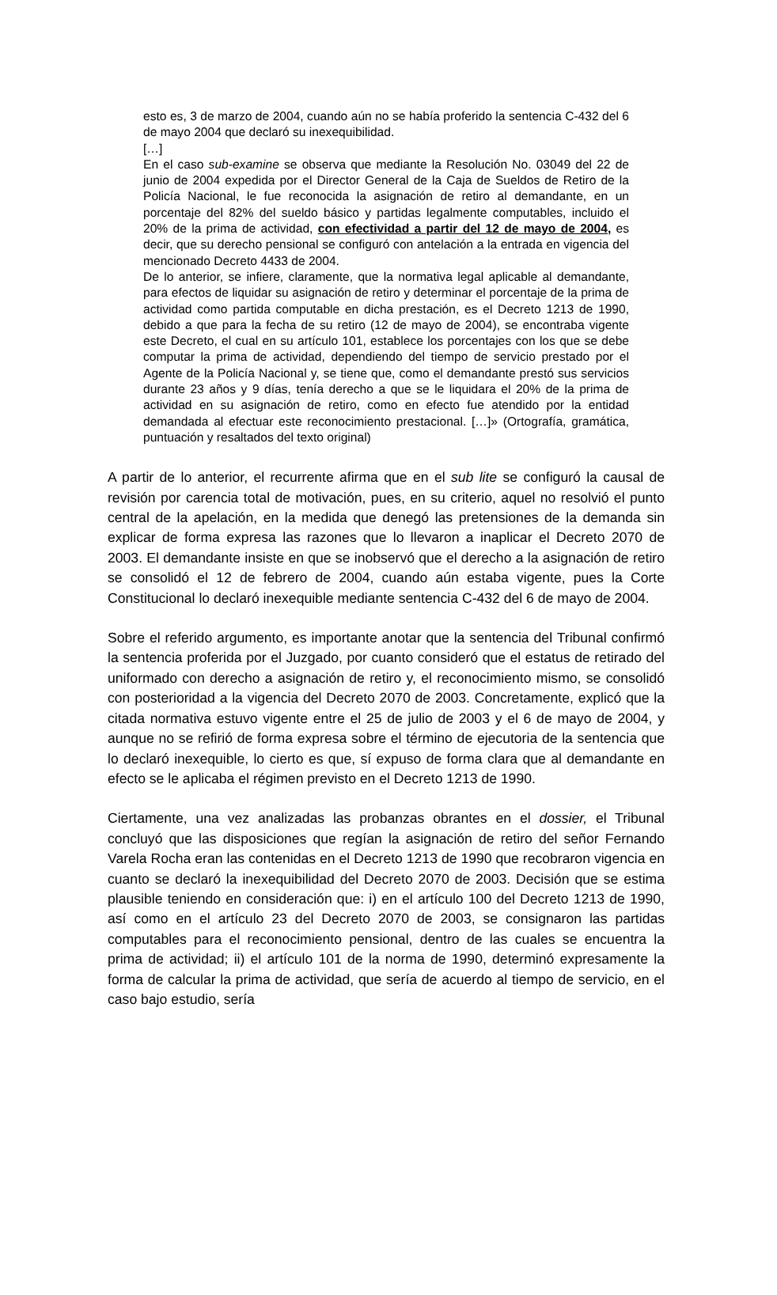esto es, 3 de marzo de 2004, cuando aún no se había proferido la sentencia C-432 del 6 de mayo 2004 que declaró su inexequibilidad.
[…]
En el caso sub-examine se observa que mediante la Resolución No. 03049 del 22 de junio de 2004 expedida por el Director General de la Caja de Sueldos de Retiro de la Policía Nacional, le fue reconocida la asignación de retiro al demandante, en un porcentaje del 82% del sueldo básico y partidas legalmente computables, incluido el 20% de la prima de actividad, con efectividad a partir del 12 de mayo de 2004, es decir, que su derecho pensional se configuró con antelación a la entrada en vigencia del mencionado Decreto 4433 de 2004.
De lo anterior, se infiere, claramente, que la normativa legal aplicable al demandante, para efectos de liquidar su asignación de retiro y determinar el porcentaje de la prima de actividad como partida computable en dicha prestación, es el Decreto 1213 de 1990, debido a que para la fecha de su retiro (12 de mayo de 2004), se encontraba vigente este Decreto, el cual en su artículo 101, establece los porcentajes con los que se debe computar la prima de actividad, dependiendo del tiempo de servicio prestado por el Agente de la Policía Nacional y, se tiene que, como el demandante prestó sus servicios durante 23 años y 9 días, tenía derecho a que se le liquidara el 20% de la prima de actividad en su asignación de retiro, como en efecto fue atendido por la entidad demandada al efectuar este reconocimiento prestacional. […]» (Ortografía, gramática, puntuación y resaltados del texto original)
A partir de lo anterior, el recurrente afirma que en el sub lite se configuró la causal de revisión por carencia total de motivación, pues, en su criterio, aquel no resolvió el punto central de la apelación, en la medida que denegó las pretensiones de la demanda sin explicar de forma expresa las razones que lo llevaron a inaplicar el Decreto 2070 de 2003. El demandante insiste en que se inobservó que el derecho a la asignación de retiro se consolidó el 12 de febrero de 2004, cuando aún estaba vigente, pues la Corte Constitucional lo declaró inexequible mediante sentencia C-432 del 6 de mayo de 2004.
Sobre el referido argumento, es importante anotar que la sentencia del Tribunal confirmó la sentencia proferida por el Juzgado, por cuanto consideró que el estatus de retirado del uniformado con derecho a asignación de retiro y, el reconocimiento mismo, se consolidó con posterioridad a la vigencia del Decreto 2070 de 2003. Concretamente, explicó que la citada normativa estuvo vigente entre el 25 de julio de 2003 y el 6 de mayo de 2004, y aunque no se refirió de forma expresa sobre el término de ejecutoria de la sentencia que lo declaró inexequible, lo cierto es que, sí expuso de forma clara que al demandante en efecto se le aplicaba el régimen previsto en el Decreto 1213 de 1990.
Ciertamente, una vez analizadas las probanzas obrantes en el dossier, el Tribunal concluyó que las disposiciones que regían la asignación de retiro del señor Fernando Varela Rocha eran las contenidas en el Decreto 1213 de 1990 que recobraron vigencia en cuanto se declaró la inexequibilidad del Decreto 2070 de 2003. Decisión que se estima plausible teniendo en consideración que: i) en el artículo 100 del Decreto 1213 de 1990, así como en el artículo 23 del Decreto 2070 de 2003, se consignaron las partidas computables para el reconocimiento pensional, dentro de las cuales se encuentra la prima de actividad; ii) el artículo 101 de la norma de 1990, determinó expresamente la forma de calcular la prima de actividad, que sería de acuerdo al tiempo de servicio, en el caso bajo estudio, sería